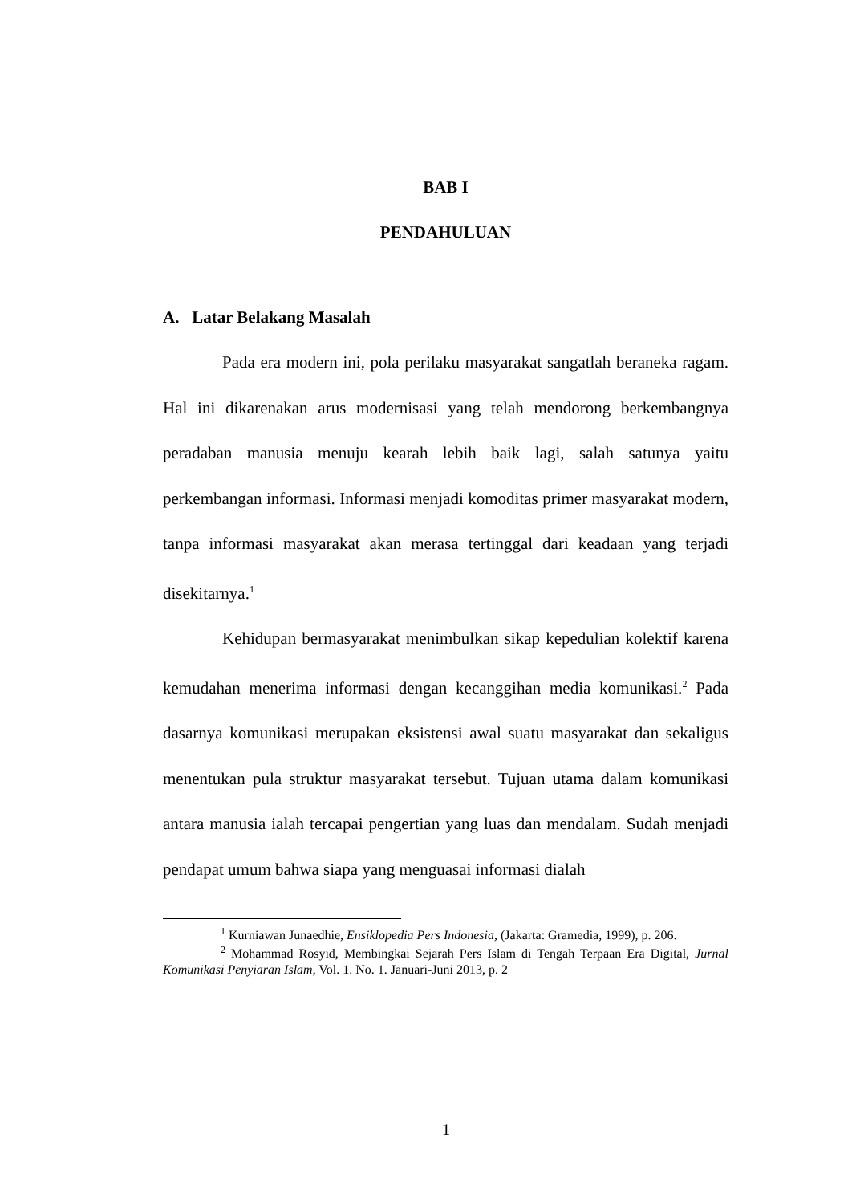BAB I
PENDAHULUAN
A. Latar Belakang Masalah
Pada era modern ini, pola perilaku masyarakat sangatlah beraneka ragam. Hal ini dikarenakan arus modernisasi yang telah mendorong berkembangnya peradaban manusia menuju kearah lebih baik lagi, salah satunya yaitu perkembangan informasi. Informasi menjadi komoditas primer masyarakat modern, tanpa informasi masyarakat akan merasa tertinggal dari keadaan yang terjadi disekitarnya.<sup>1</sup>
Kehidupan bermasyarakat menimbulkan sikap kepedulian kolektif karena kemudahan menerima informasi dengan kecanggihan media komunikasi.<sup>2</sup> Pada dasarnya komunikasi merupakan eksistensi awal suatu masyarakat dan sekaligus menentukan pula struktur masyarakat tersebut. Tujuan utama dalam komunikasi antara manusia ialah tercapai pengertian yang luas dan mendalam. Sudah menjadi pendapat umum bahwa siapa yang menguasai informasi dialah
<sup>1</sup> Kurniawan Junaedhie, Ensiklopedia Pers Indonesia, (Jakarta: Gramedia, 1999), p. 206.
<sup>2</sup> Mohammad Rosyid, Membingkai Sejarah Pers Islam di Tengah Terpaan Era Digital, Jurnal Komunikasi Penyiaran Islam, Vol. 1. No. 1. Januari-Juni 2013, p. 2
1